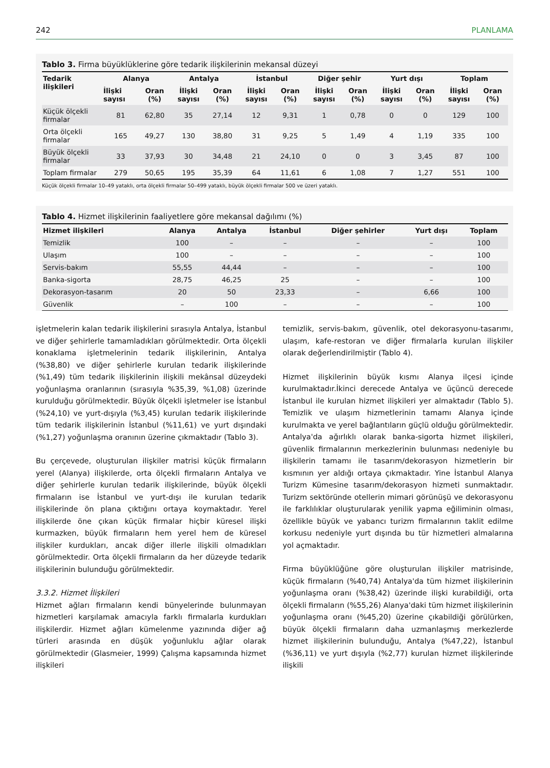242 PLANLAMA
Tablo 3. Firma büyüklüklerine göre tedarik ilişkilerinin mekansal düzeyi
| Tedarik ilişkileri | Alanya | | Antalya | | İstanbul | | Diğer şehir | | Yurt dışı | | Toplam | |
| --- | --- | --- | --- | --- | --- | --- | --- | --- | --- | --- | --- | --- |
| | İlişki sayısı | Oran (%) | İlişki sayısı | Oran (%) | İlişki sayısı | Oran (%) | İlişki sayısı | Oran (%) | İlişki sayısı | Oran (%) | İlişki sayısı | Oran (%) |
| Küçük ölçekli firmalar | 81 | 62,80 | 35 | 27,14 | 12 | 9,31 | 1 | 0,78 | 0 | 0 | 129 | 100 |
| Orta ölçekli firmalar | 165 | 49,27 | 130 | 38,80 | 31 | 9,25 | 5 | 1,49 | 4 | 1,19 | 335 | 100 |
| Büyük ölçekli firmalar | 33 | 37,93 | 30 | 34,48 | 21 | 24,10 | 0 | 0 | 3 | 3,45 | 87 | 100 |
| Toplam firmalar | 279 | 50,65 | 195 | 35,39 | 64 | 11,61 | 6 | 1,08 | 7 | 1,27 | 551 | 100 |
Küçük ölçekli firmalar 10–49 yataklı, orta ölçekli firmalar 50–499 yataklı, büyük ölçekli firmalar 500 ve üzeri yataklı.
Tablo 4. Hizmet ilişkilerinin faaliyetlere göre mekansal dağılımı (%)
| Hizmet ilişkileri | Alanya | Antalya | İstanbul | Diğer şehirler | Yurt dışı | Toplam |
| --- | --- | --- | --- | --- | --- | --- |
| Temizlik | 100 | – | – | – | – | 100 |
| Ulaşım | 100 | – | – | – | – | 100 |
| Servis-bakım | 55,55 | 44,44 | – | – | – | 100 |
| Banka-sigorta | 28,75 | 46,25 | 25 | – | – | 100 |
| Dekorasyon-tasarım | 20 | 50 | 23,33 | – | 6,66 | 100 |
| Güvenlik | – | 100 | – | – | – | 100 |
işletmelerin kalan tedarik ilişkilerini sırasıyla Antalya, İstanbul ve diğer şehirlerle tamamladıkları görülmektedir. Orta ölçekli konaklama işletmelerinin tedarik ilişkilerinin, Antalya (%38,80) ve diğer şehirlerle kurulan tedarik ilişkilerinde (%1,49) tüm tedarik ilişkilerinin ilişkili mekânsal düzeydeki yoğunlaşma oranlarının (sırasıyla %35,39, %1,08) üzerinde kurulduğu görülmektedir. Büyük ölçekli işletmeler ise İstanbul (%24,10) ve yurt-dışıyla (%3,45) kurulan tedarik ilişkilerinde tüm tedarik ilişkilerinin İstanbul (%11,61) ve yurt dışındaki (%1,27) yoğunlaşma oranının üzerine çıkmaktadır (Tablo 3).
Bu çerçevede, oluşturulan ilişkiler matrisi küçük firmaların yerel (Alanya) ilişkilerde, orta ölçekli firmaların Antalya ve diğer şehirlerle kurulan tedarik ilişkilerinde, büyük ölçekli firmaların ise İstanbul ve yurt-dışı ile kurulan tedarik ilişkilerinde ön plana çıktığını ortaya koymaktadır. Yerel ilişkilerde öne çıkan küçük firmalar hiçbir küresel ilişki kurmazken, büyük firmaların hem yerel hem de küresel ilişkiler kurdukları, ancak diğer illerle ilişkili olmadıkları görülmektedir. Orta ölçekli firmaların da her düzeyde tedarik ilişkilerinin bulunduğu görülmektedir.
3.3.2. Hizmet İlişkileri
Hizmet ağları firmaların kendi bünyelerinde bulunmayan hizmetleri karşılamak amacıyla farklı firmalarla kurdukları ilişkilerdir. Hizmet ağları kümelenme yazınında diğer ağ türleri arasında en düşük yoğunluklu ağlar olarak görülmektedir (Glasmeier, 1999) Çalışma kapsamında hizmet ilişkileri
temizlik, servis-bakım, güvenlik, otel dekorasyonu-tasarımı, ulaşım, kafe-restoran ve diğer firmalarla kurulan ilişkiler olarak değerlendirilmiştir (Tablo 4).
Hizmet ilişkilerinin büyük kısmı Alanya ilçesi içinde kurulmaktadır.İkinci derecede Antalya ve üçüncü derecede İstanbul ile kurulan hizmet ilişkileri yer almaktadır (Tablo 5). Temizlik ve ulaşım hizmetlerinin tamamı Alanya içinde kurulmakta ve yerel bağlantıların güçlü olduğu görülmektedir. Antalya'da ağırlıklı olarak banka-sigorta hizmet ilişkileri, güvenlik firmalarının merkezlerinin bulunması nedeniyle bu ilişkilerin tamamı ile tasarım/dekorasyon hizmetlerin bir kısmının yer aldığı ortaya çıkmaktadır. Yine İstanbul Alanya Turizm Kümesine tasarım/dekorasyon hizmeti sunmaktadır. Turizm sektöründe otellerin mimari görünüşü ve dekorasyonu ile farklılıklar oluşturularak yenilik yapma eğiliminin olması, özellikle büyük ve yabancı turizm firmalarının taklit edilme korkusu nedeniyle yurt dışında bu tür hizmetleri almalarına yol açmaktadır.
Firma büyüklüğüne göre oluşturulan ilişkiler matrisinde, küçük firmaların (%40,74) Antalya'da tüm hizmet ilişkilerinin yoğunlaşma oranı (%38,42) üzerinde ilişki kurabildiği, orta ölçekli firmaların (%55,26) Alanya'daki tüm hizmet ilişkilerinin yoğunlaşma oranı (%45,20) üzerine çıkabildiği görülürken, büyük ölçekli firmaların daha uzmanlaşmış merkezlerde hizmet ilişkilerinin bulunduğu, Antalya (%47,22), İstanbul (%36,11) ve yurt dışıyla (%2,77) kurulan hizmet ilişkilerinde ilişkili